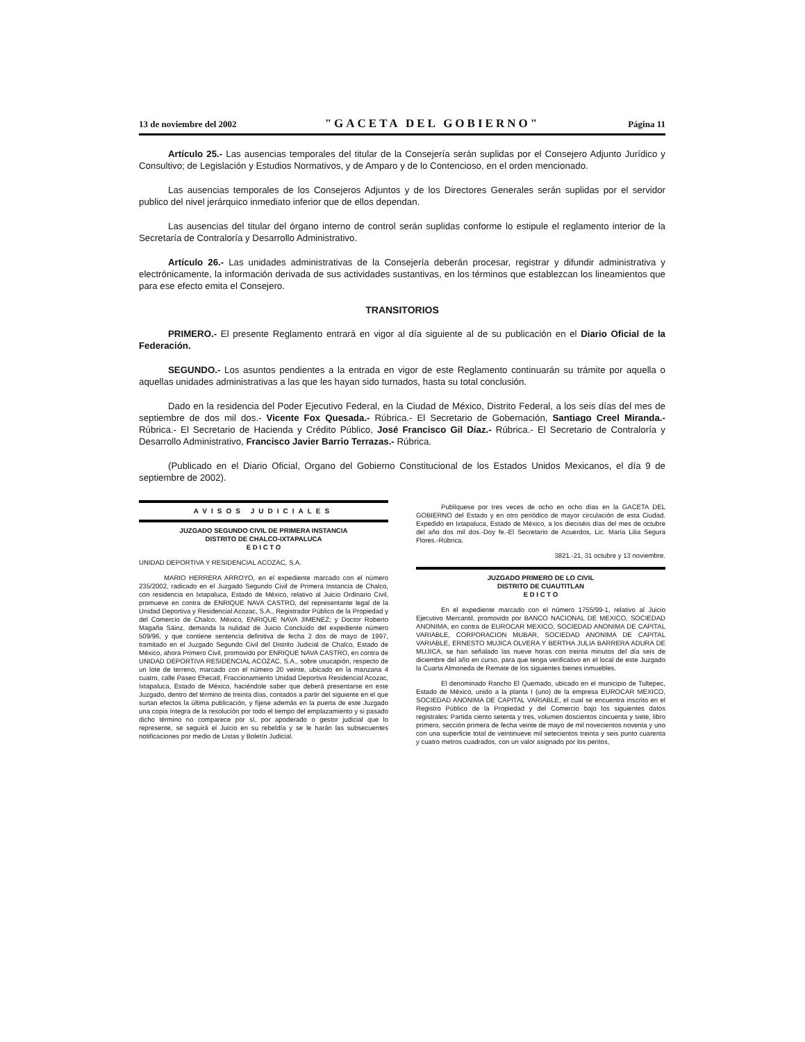13 de noviembre del 2002 "GACETA DEL GOBIERNO" Página 11
Artículo 25.- Las ausencias temporales del titular de la Consejería serán suplidas por el Consejero Adjunto Jurídico y Consultivo; de Legislación y Estudios Normativos, y de Amparo y de lo Contencioso, en el orden mencionado.
Las ausencias temporales de los Consejeros Adjuntos y de los Directores Generales serán suplidas por el servidor publico del nivel jerárquico inmediato inferior que de ellos dependan.
Las ausencias del titular del órgano interno de control serán suplidas conforme lo estipule el reglamento interior de la Secretaría de Contraloría y Desarrollo Administrativo.
Artículo 26.- Las unidades administrativas de la Consejería deberán procesar, registrar y difundir administrativa y electrónicamente, la información derivada de sus actividades sustantivas, en los términos que establezcan los lineamientos que para ese efecto emita el Consejero.
TRANSITORIOS
PRIMERO.- El presente Reglamento entrará en vigor al día siguiente al de su publicación en el Diario Oficial de la Federación.
SEGUNDO.- Los asuntos pendientes a la entrada en vigor de este Reglamento continuarán su trámite por aquella o aquellas unidades administrativas a las que les hayan sido turnados, hasta su total conclusión.
Dado en la residencia del Poder Ejecutivo Federal, en la Ciudad de México, Distrito Federal, a los seis días del mes de septiembre de dos mil dos.- Vicente Fox Quesada.- Rúbrica.- El Secretario de Gobernación, Santiago Creel Miranda.- Rúbrica.- El Secretario de Hacienda y Crédito Público, José Francisco Gil Díaz.- Rúbrica.- El Secretario de Contraloría y Desarrollo Administrativo, Francisco Javier Barrio Terrazas.- Rúbrica.
(Publicado en el Diario Oficial, Organo del Gobierno Constitucional de los Estados Unidos Mexicanos, el día 9 de septiembre de 2002).
AVISOS JUDICIALES
JUZGADO SEGUNDO CIVIL DE PRIMERA INSTANCIA
DISTRITO DE CHALCO-IXTAPALUCA
E D I C T O
UNIDAD DEPORTIVA Y RESIDENCIAL ACOZAC, S.A.
MARIO HERRERA ARROYO, en el expediente marcado con el número 235/2002, radicado en el Juzgado Segundo Civil de Primera Instancia de Chalco, con residencia en Ixtapaluca, Estado de México, relativo al Juicio Ordinario Civil, promueve en contra de ENRIQUE NAVA CASTRO, del representante legal de la Unidad Deportiva y Residencial Acozac, S.A., Registrador Público de la Propiedad y del Comercio de Chalco, México, ENRIQUE NAVA JIMENEZ; y Doctor Roberto Magaña Sáinz, demanda la nulidad de Juicio Concluido del expediente número 509/96, y que contiene sentencia definitiva de fecha 2 dos de mayo de 1997, tramitado en el Juzgado Segundo Civil del Distrito Judicial de Chalco, Estado de México, ahora Primero Civil, promovido por ENRIQUE NAVA CASTRO, en contra de UNIDAD DEPORTIVA RESIDENCIAL ACOZAC, S.A., sobre usucapión, respecto de un lote de terreno, marcado con el número 20 veinte, ubicado en la manzana 4 cuatro, calle Paseo Ehecatl, Fraccionamiento Unidad Deportiva Residencial Acozac, Ixtapaluca, Estado de México, haciéndole saber que deberá presentarse en este Juzgado, dentro del término de treinta días, contados a partir del siguiente en el que surtan efectos la última publicación, y fíjese además en la puerta de este Juzgado una copia íntegra de la resolución por todo el tiempo del emplazamiento y si pasado dicho término no comparece por sí, por apoderado o gestor judicial que lo represente, se seguirá el Juicio en su rebeldía y se le harán las subsecuentes notificaciones por medio de Listas y Boletín Judicial.
Publíquese por tres veces de ocho en ocho días en la GACETA DEL GOBIERNO del Estado y en otro periódico de mayor circulación de esta Ciudad. Expedido en Ixtapaluca, Estado de México, a los dieciséis días del mes de octubre del año dos mil dos.-Doy fe.-El Secretario de Acuerdos, Lic. María Lilia Segura Flores.-Rúbrica.
3821.-21, 31 octubre y 13 noviembre.
JUZGADO PRIMERO DE LO CIVIL
DISTRITO DE CUAUTITLAN
E D I C T O
En el expediente marcado con el número 1755/99-1, relativo al Juicio Ejecutivo Mercantil, promovido por BANCO NACIONAL DE MEXICO, SOCIEDAD ANONIMA, en contra de EUROCAR MEXICO, SOCIEDAD ANONIMA DE CAPITAL VARIABLE, CORPORACION MUBAR, SOCIEDAD ANONIMA DE CAPITAL VARIABLE, ERNESTO MUJICA OLVERA Y BERTHA JULIA BARRERA ADURA DE MUJICA, se han señalado las nueve horas con treinta minutos del día seis de diciembre del año en curso, para que tenga verificativo en el local de este Juzgado la Cuarta Almoneda de Remate de los siguientes bienes inmuebles.
El denominado Rancho El Quemado, ubicado en el municipio de Tultepec, Estado de México, unido a la planta I (uno) de la empresa EUROCAR MEXICO, SOCIEDAD ANONIMA DE CAPITAL VARIABLE, el cual se encuentra inscrito en el Registro Público de la Propiedad y del Comercio bajo los siguientes datos registrales: Partida ciento setenta y tres, volumen doscientos cincuenta y siete, libro primero, sección primera de fecha veinte de mayo de mil novecientos noventa y uno con una superficie total de veintinueve mil setecientos treinta y seis punto cuarenta y cuatro metros cuadrados, con un valor asignado por los peritos,